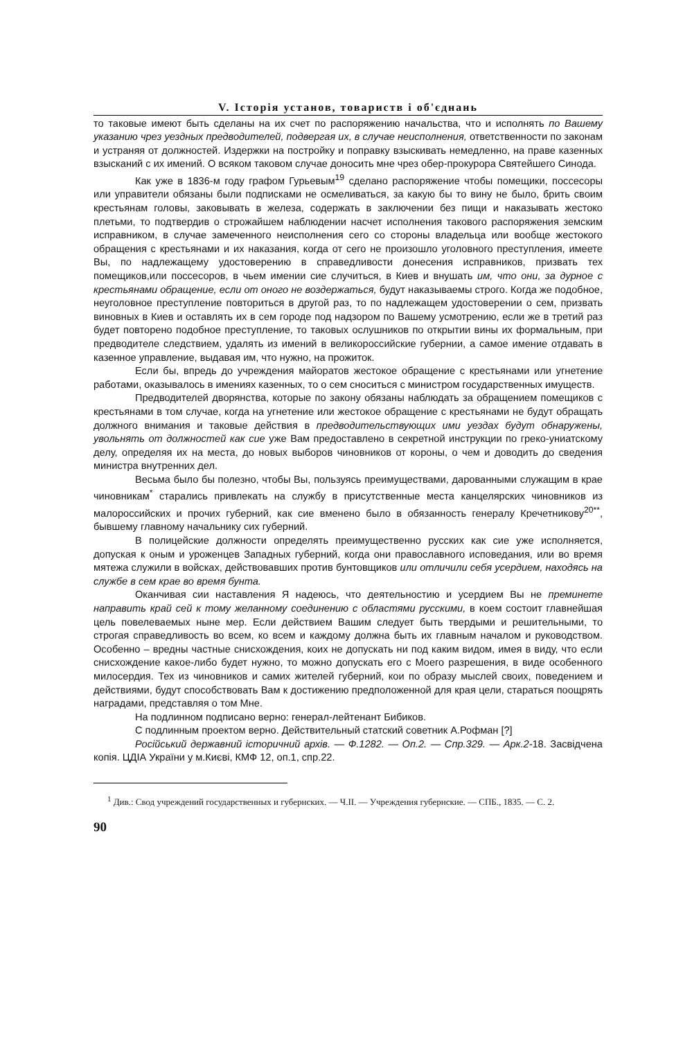V. Історія установ, товариств і об'єднань
то таковые имеют быть сделаны на их счет по распоряжению начальства, что и исполнять по Вашему указанию чрез уездных предводителей, подвергая их, в случае неисполнения, ответственности по законам и устраняя от должностей. Издержки на постройку и поправку взыскивать немедленно, на праве казенных взысканий с их имений. О всяком таковом случае доносить мне чрез обер-прокурора Святейшего Синода.
Как уже в 1836-м году графом Гурьевым<sup>19</sup> сделано распоряжение чтобы помещики, поссесоры или управители обязаны были подписками не осмеливаться, за какую бы то вину не было, брить своим крестьянам головы, заковывать в железа, содержать в заключении без пищи и наказывать жестоко плетьми, то подтвердив о строжайшем наблюдении насчет исполнения такового распоряжения земским исправником, в случае замеченного неисполнения сего со стороны владельца или вообще жестокого обращения с крестьянами и их наказания, когда от сего не произошло уголовного преступления, имеете Вы, по надлежащему удостоверению в справедливости донесения исправников, призвать тех помещиков,или поссесоров, в чьем имении сие случиться, в Киев и внушать им, что они, за дурное с крестьянами обращение, если от оного не воздержаться, будут наказываемы строго. Когда же подобное, неуголовное преступление повториться в другой раз, то по надлежащем удостоверении о сем, призвать виновных в Киев и оставлять их в сем городе под надзором по Вашему усмотрению, если же в третий раз будет повторено подобное преступление, то таковых ослушников по открытии вины их формальным, при предводителе следствием, удалять из имений в великороссийские губернии, а самое имение отдавать в казенное управление, выдавая им, что нужно, на прожиток.
Если бы, впредь до учреждения майоратов жестокое обращение с крестьянами или угнетение работами, оказывалось в имениях казенных, то о сем сноситься с министром государственных имуществ.
Предводителей дворянства, которые по закону обязаны наблюдать за обращением помещиков с крестьянами в том случае, когда на угнетение или жестокое обращение с крестьянами не будут обращать должного внимания и таковые действия в предводительствующих ими уездах будут обнаружены, увольнять от должностей как сие уже Вам предоставлено в секретной инструкции по греко-униатскому делу, определяя их на места, до новых выборов чиновников от короны, о чем и доводить до сведения министра внутренних дел.
Весьма было бы полезно, чтобы Вы, пользуясь преимуществами, дарованными служащим в крае чиновникам<sup>*</sup> старались привлекать на службу в присутственные места канцелярских чиновников из малороссийских и прочих губерний, как сие вменено было в обязанность генералу Кречетникову<sup>20**</sup>, бывшему главному начальнику сих губерний.
В полицейские должности определять преимущественно русских как сие уже исполняется, допуская к оным и уроженцев Западных губерний, когда они православного исповедания, или во время мятежа служили в войсках, действовавших против бунтовщиков или отличили себя усердием, находясь на службе в сем крае во время бунта.
Оканчивая сии наставления Я надеюсь, что деятельностию и усердием Вы не преминете направить край сей к тому желанному соединению с областями русскими, в коем состоит главнейшая цель повелеваемых ныне мер. Если действием Вашим следует быть твердыми и решительными, то строгая справедливость во всем, ко всем и каждому должна быть их главным началом и руководством. Особенно – вредны частные снисхождения, коих не допускать ни под каким видом, имея в виду, что если снисхождение какое-либо будет нужно, то можно допускать его с Моего разрешения, в виде особенного милосердия. Тех из чиновников и самих жителей губерний, кои по образу мыслей своих, поведением и действиями, будут способствовать Вам к достижению предположенной для края цели, стараться поощрять наградами, представляя о том Мне.
На подлинном подписано верно: генерал-лейтенант Бибиков.
С подлинным проектом верно. Действительный статский советник А.Рофман [?]
Російський державний історичний архів. — Ф.1282. — Оп.2. — Спр.329. — Арк.2-18. Засвідчена копія. ЦДІА України у м.Києві, КМФ 12, оп.1, спр.22.
<sup>1</sup> Див.: Свод учреждений государственных и губернских. — Ч.II. — Учреждения губернские. — СПБ., 1835. — С. 2.
90